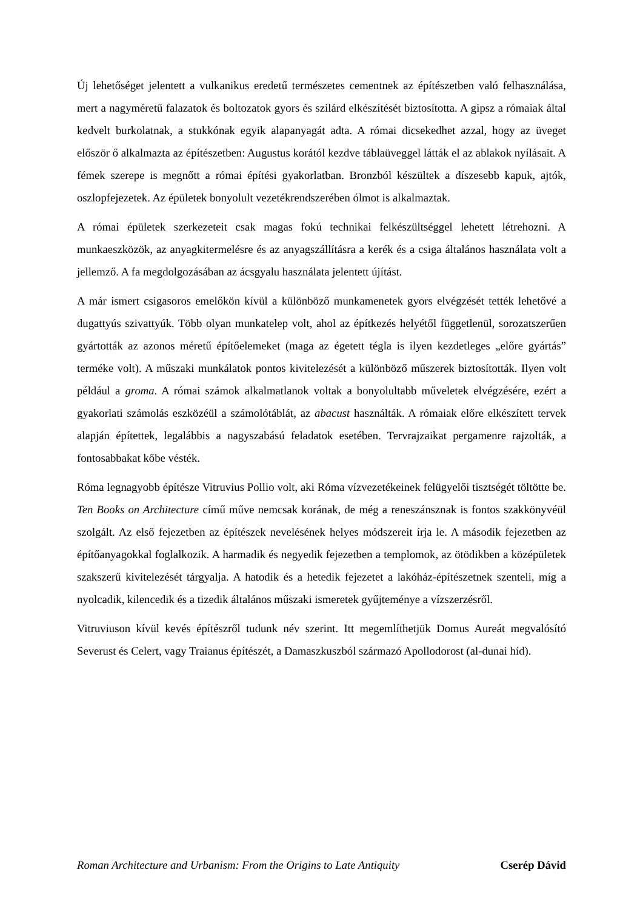Új lehetőséget jelentett a vulkanikus eredetű természetes cementnek az építészetben való felhasználása, mert a nagyméretű falazatok és boltozatok gyors és szilárd elkészítését biztosította. A gipsz a rómaiak által kedvelt burkolatnak, a stukkónak egyik alapanyagát adta. A római dicsekedhet azzal, hogy az üveget először ő alkalmazta az építészetben: Augustus korától kezdve táblaüveggel látták el az ablakok nyílásait. A fémek szerepe is megnőtt a római építési gyakorlatban. Bronzból készültek a díszesebb kapuk, ajtók, oszlopfejezetek. Az épületek bonyolult vezetékrendszerében ólmot is alkalmaztak.
A római épületek szerkezeteit csak magas fokú technikai felkészültséggel lehetett létrehozni. A munkaeszközök, az anyagkitermelésre és az anyagszállításra a kerék és a csiga általános használata volt a jellemző. A fa megdolgozásában az ácsgyalu használata jelentett újítást.
A már ismert csigasoros emelőkön kívül a különböző munkamenetek gyors elvégzését tették lehetővé a dugattyús szivattyúk. Több olyan munkatelep volt, ahol az építkezés helyétől függetlenül, sorozatszerűen gyártották az azonos méretű építőelemeket (maga az égetett tégla is ilyen kezdetleges „előre gyártás” terméke volt). A műszaki munkálatok pontos kivitelezését a különböző műszerek biztosították. Ilyen volt például a groma. A római számok alkalmatlanok voltak a bonyolultabb műveletek elvégzésére, ezért a gyakorlati számolás eszközéül a számolótáblát, az abacust használták. A rómaiak előre elkészített tervek alapján építettek, legalábbis a nagyszabású feladatok esetében. Tervrajzaikat pergamenre rajzolták, a fontosabbakat kőbe vésték.
Róma legnagyobb építésze Vitruvius Pollio volt, aki Róma vízvezetékeinek felügyelői tisztségét töltötte be. Ten Books on Architecture című műve nemcsak korának, de még a reneszánsznak is fontos szakkönyvéül szolgált. Az első fejezetben az építészek nevelésének helyes módszereit írja le. A második fejezetben az építőanyagokkal foglalkozik. A harmadik és negyedik fejezetben a templomok, az ötödikben a középületek szakszerű kivitelezését tárgyalja. A hatodik és a hetedik fejezetet a lakóház-építészetnek szenteli, míg a nyolcadik, kilencedik és a tizedik általános műszaki ismeretek gyűjteménye a vízszerzésről.
Vitruviuson kívül kevés építészről tudunk név szerint. Itt megemlíthetjük Domus Aureát megvalósító Severust és Celert, vagy Traianus építészét, a Damaszkuszból származó Apollodorost (al-dunai híd).
Roman Architecture and Urbanism: From the Origins to Late Antiquity Cserép Dávid